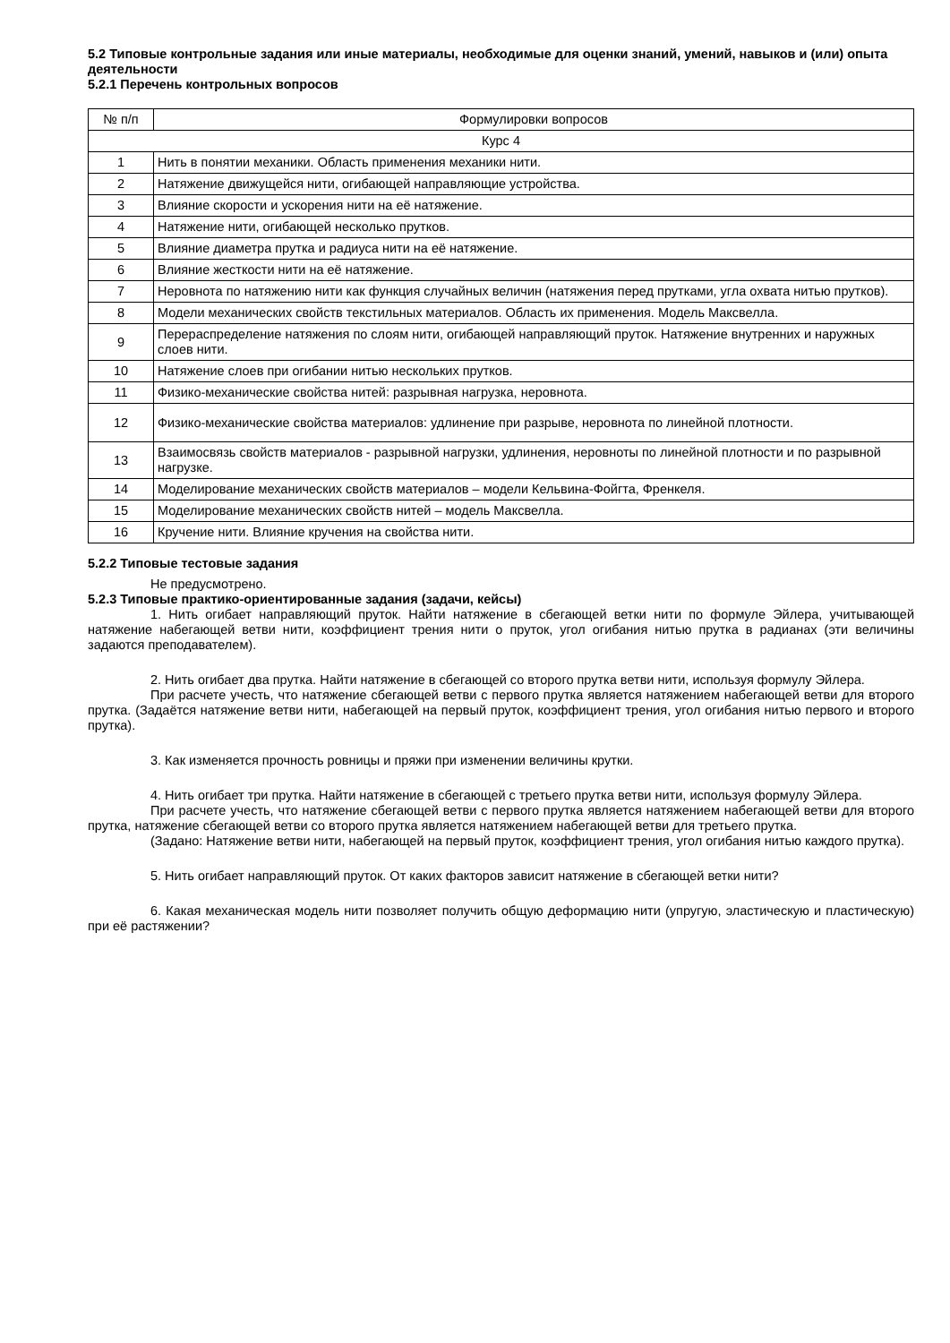5.2 Типовые контрольные задания или иные материалы, необходимые для оценки знаний, умений, навыков и (или) опыта деятельности
5.2.1 Перечень контрольных вопросов
| № п/п | Формулировки вопросов |
| --- | --- |
| Курс 4 | |
| 1 | Нить в понятии механики. Область применения механики нити. |
| 2 | Натяжение движущейся нити, огибающей направляющие устройства. |
| 3 | Влияние скорости и ускорения нити на её натяжение. |
| 4 | Натяжение нити, огибающей несколько прутков. |
| 5 | Влияние диаметра прутка и радиуса нити на её натяжение. |
| 6 | Влияние жесткости нити на её натяжение. |
| 7 | Неровнота по натяжению нити как функция случайных величин (натяжения перед прутками, угла охвата нитью прутков). |
| 8 | Модели механических свойств текстильных материалов. Область их применения. Модель Максвелла. |
| 9 | Перераспределение натяжения по слоям нити, огибающей направляющий пруток. Натяжение внутренних и наружных слоев нити. |
| 10 | Натяжение слоев при огибании нитью нескольких прутков. |
| 11 | Физико-механические свойства нитей: разрывная нагрузка, неровнота. |
| 12 | Физико-механические свойства материалов: удлинение при разрыве, неровнота по линейной плотности. |
| 13 | Взаимосвязь свойств материалов - разрывной нагрузки, удлинения, неровноты по линейной плотности и по разрывной нагрузке. |
| 14 | Моделирование механических свойств материалов – модели Кельвина-Фойгта, Френкеля. |
| 15 | Моделирование механических свойств нитей – модель Максвелла. |
| 16 | Кручение нити. Влияние кручения на свойства нити. |
5.2.2 Типовые тестовые задания
Не предусмотрено.
5.2.3 Типовые практико-ориентированные задания (задачи, кейсы)
1. Нить огибает направляющий пруток. Найти натяжение в сбегающей ветки нити по формуле Эйлера, учитывающей натяжение набегающей ветви нити, коэффициент трения нити о пруток, угол огибания нитью прутка в радианах (эти величины задаются преподавателем).
2. Нить огибает два прутка. Найти натяжение в сбегающей со второго прутка ветви нити, используя формулу Эйлера.
При расчете учесть, что натяжение сбегающей ветви с первого прутка является натяжением набегающей ветви для второго прутка. (Задаётся натяжение ветви нити, набегающей на первый пруток, коэффициент трения, угол огибания нитью первого и второго прутка).
3. Как изменяется прочность ровницы и пряжи при изменении величины крутки.
4. Нить огибает три прутка. Найти натяжение в сбегающей с третьего прутка ветви нити, используя формулу Эйлера.
При расчете учесть, что натяжение сбегающей ветви с первого прутка является натяжением набегающей ветви для второго прутка, натяжение сбегающей ветви со второго прутка является натяжением набегающей ветви для третьего прутка.
(Задано: Натяжение ветви нити, набегающей на первый пруток, коэффициент трения, угол огибания нитью каждого прутка).
5. Нить огибает направляющий пруток. От каких факторов зависит натяжение в сбегающей ветки нити?
6. Какая механическая модель нити позволяет получить общую деформацию нити (упругую, эластическую и пластическую) при её растяжении?